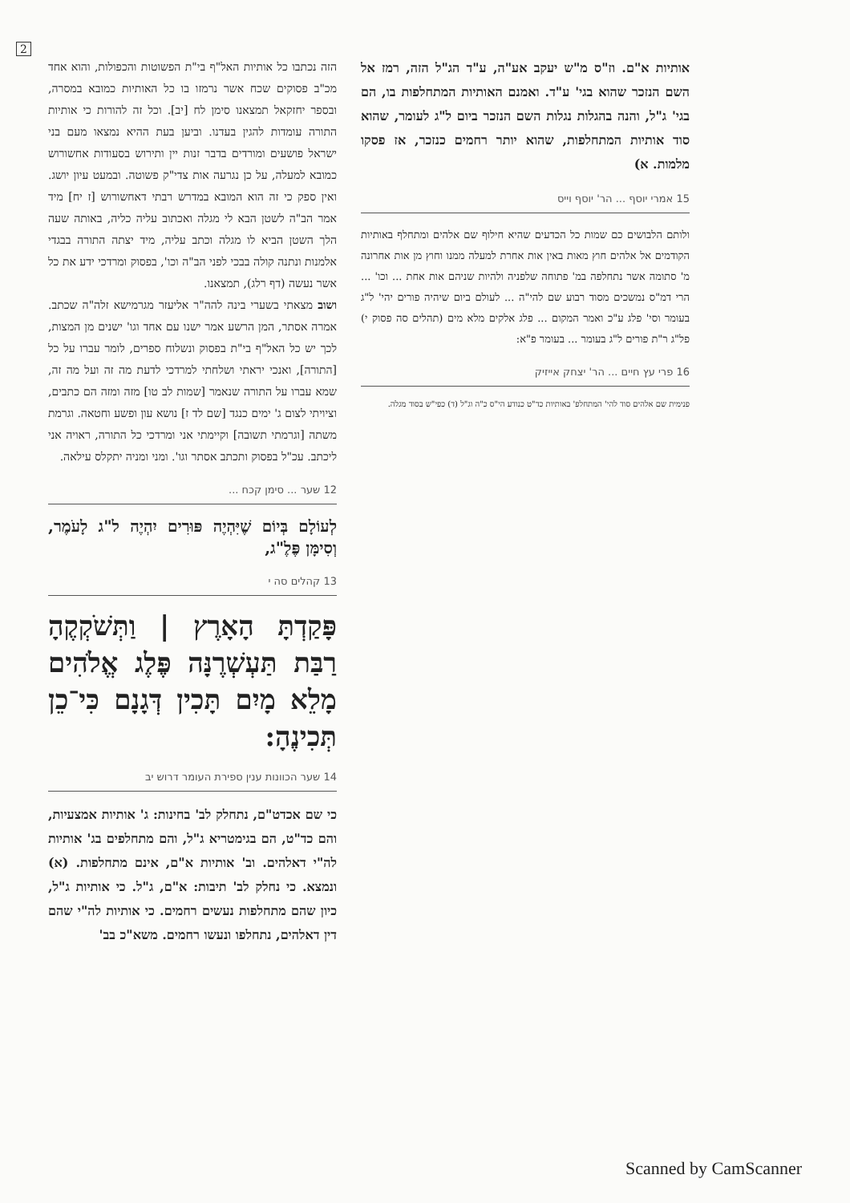2
הזה נכתבו כל אותיות האל"ף בי"ת הפשוטות והכפולות, והוא אחד מכ"ב פסוקים שכח אשר נרמזו בו כל האותיות כמובא במסרה, ובספר יחזקאל תמצאנו סימן לח [יב]. וכל זה להורות כי אותיות התורה עומדות להגין בעדנו. וביען בעת ההיא נמצאו מעם בני ישראל פושעים ומורדים בדבר זנות יין ותירוש בסעודות אחשורוש כמובא למעלה, על כן נגרעה אות צדי"ק פשוטה. ובמעט עיון יושג. ואין ספק כי זה הוא המובא במדרש רבתי דאחשורוש [ז יח] מיד אמר הב"ה לשטן הבא לי מגלה ואכתוב עליה כליה, באותה שעה הלך השטן הביא לו מגלה וכתב עליה, מיד יצתה התורה בבגדי אלמנות ונתנה קולה בבכי לפני הב"ה וכו', בפסוק ומרדכי ידע את כל אשר נעשה (דף רלג), תמצאנו.
ושוב מצאתי בשערי בינה להה"ר אליעזר מגרמישא זלה"ה שכתב. אמרה אסתר, המן הרשע אמר ישנו עם אחד וגו' ישנים מן המצות, לכך יש כל האל"ף בי"ת בפסוק ונשלוח ספרים, לומר עברו על כל [התורה], ואנכי יראתי ושלחתי למרדכי לדעת מה זה ועל מה זה, שמא עברו על התורה שנאמר [שמות לב טו] מזה ומזה הם כתבים, וציויתי לצום ג' ימים כנגד [שם לד ז] נושא עון ופשע וחטאה. וגרמת משתה [וגרמתי תשובה] וקיימתי אני ומרדכי כל התורה, ראויה אני ליכתב. עכ"ל בפסוק ותכתב אסתר וגו'. ומני ומניה יתקלס עילאה.
12 שער ... סימן קכח ...
לְעוֹלָם בְּיוֹם שֶׁיִּהְיֶה פּוּרִים יִהְיֶה ל"ג לָעֹמֶר, וְסִימָּן פֶּלֶ"ג,
13 קהלים סה י
פָּקַדְתָּ הָאָרֶץ | וַתְּשֹׁקְקֶהָ רַבַּת תַּעְשְׁרֶנָּה פֶּלֶג אֱלֹהִים מָלֵא מָיִם תָּכִין דְּגָנָם כִּי־כֵן תְּכִינֶהָ:
14 שער הכוונות ענין ספירת העומר דרוש יב
כי שם אכדט"ם, נתחלק לב' בחינות: ג' אותיות אמצעיות, והם כד"ט, הם בגימטריא ג"ל, והם מתחלפים בג' אותיות לה"י דאלהים. וב' אותיות א"ם, אינם מתחלפות. (א) ונמצא. כי נחלק לב' תיבות: א"ם, ג"ל. כי אותיות ג"ל, כיון שהם מתחלפות נעשים רחמים. כי אותיות לה"י שהם דין דאלהים, נתחלפו ונעשו רחמים. משא"כ בב'
אותיות א"ם. וז"ס מ"ש יעקב אע"ה, ע"ד הג"ל הזה, רמז אל השם הנזכר שהוא בגי' ע"ד. ואמנם האותיות המתחלפות בו, הם בגי' ג"ל, והנה בהגלות נגלות השם הנזכר ביום ל"ג לעומר, שהוא סוד אותיות המתחלפות, שהוא יותר רחמים כנזכר, אז פסקו מלמות. א)
15 אמרי יוסף ... הר' יוסף וייס
ולותם הלבושים כם שמות כל הכדעים שהיא חילוף שם אלהים ומתחלף באותיות הקודמים אל אלהים חוץ מאות באין אות אחרת למעלה ממנו וחוץ מן אות אחרונה מ' סתומה אשר נתחלפה במ' פתוחה שלפניה ולהיות שניהם אות אחת ... וכו' ... הרי דמ"ס נמשכים מסוד רבוע שם להי"ה ... לעולם ביום שיהיה פורים יהי' ל"ג בעומר וסי' פלג ע"כ ואמר המקום ... פלג אלקים מלא מים (תהלים סה פסוק י) פל"ג ר"ת פורים ל"ג בעומר ... בעומר פ"א:
16 פרי עץ חיים ... הר' יצחק אייזיק
פנימית שם אלהים סוד להי' המתחלפ' באותיות כד"ט כנודע הי"ס כ"ה וג"ל (ד) כפי"ש בסוד מגלה.
Scanned by CamScanner